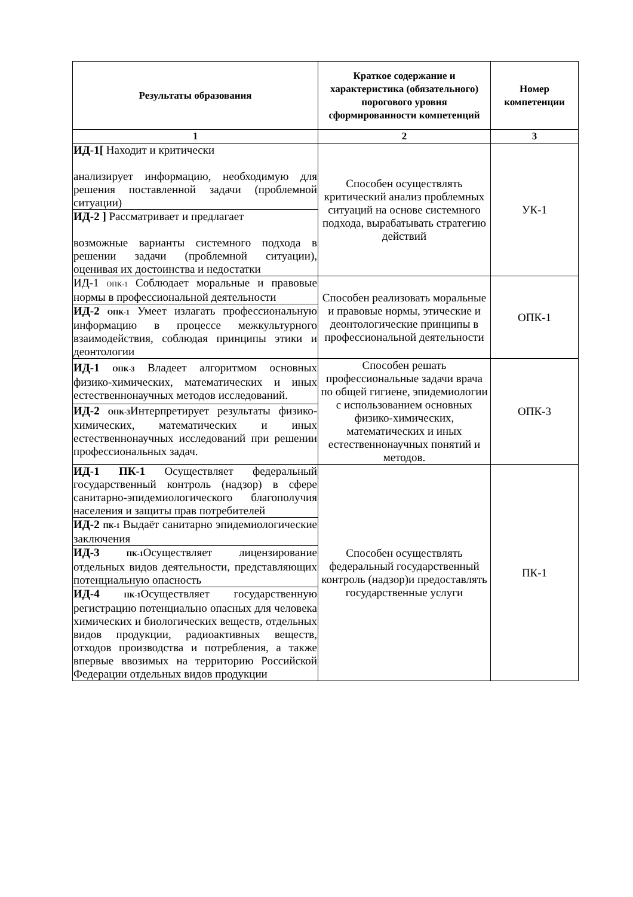| Результаты образования | Краткое содержание и характеристика (обязательного) порогового уровня сформированности компетенций | Номер компетенции |
| --- | --- | --- |
| 1 | 2 | 3 |
| ИД-1[ Находит и критически анализирует информацию, необходимую для решения поставленной задачи (проблемной ситуации) | Способен осуществлять критический анализ проблемных ситуаций на основе системного подхода, вырабатывать стратегию действий | УК-1 |
| ИД-2 ] Рассматривает и предлагает возможные варианты системного подхода в решении задачи (проблемной ситуации), оценивая их достоинства и недостатки | | |
| ИД-1 ОПК-1 Соблюдает моральные и правовые нормы в профессиональной деятельности | Способен реализовать моральные и правовые нормы, этические и деонтологические принципы в профессиональной деятельности | ОПК-1 |
| ИД-2 ОПК-1 Умеет излагать профессиональную информацию в процессе межкультурного взаимодействия, соблюдая принципы этики и деонтологии | | |
| ИД-1 ОПК-3 Владеет алгоритмом основных физико-химических, математических и иных естественнонаучных методов исследований. | Способен решать профессиональные задачи врача по общей гигиене, эпидемиологии с использованием основных физико-химических, математических и иных естественнонаучных понятий и методов. | ОПК-3 |
| ИД-2 ОПК-3 Интерпретирует результаты физико-химических, математических и иных естественнонаучных исследований при решении профессиональных задач. | | |
| ИД-1 ПК-1 Осуществляет федеральный государственный контроль (надзор) в сфере санитарно-эпидемиологического благополучия населения и защиты прав потребителей | Способен осуществлять федеральный государственный контроль (надзор)и предоставлять государственные услуги | ПК-1 |
| ИД-2 ПК-1 Выдаёт санитарно эпидемиологические заключения | | |
| ИД-3 ПК-1 Осуществляет лицензирование отдельных видов деятельности, представляющих потенциальную опасность | | |
| ИД-4 ПК-1 Осуществляет государственную регистрацию потенциально опасных для человека химических и биологических веществ, отдельных видов продукции, радиоактивных веществ, отходов производства и потребления, а также впервые ввозимых на территорию Российской Федерации отдельных видов продукции | | |